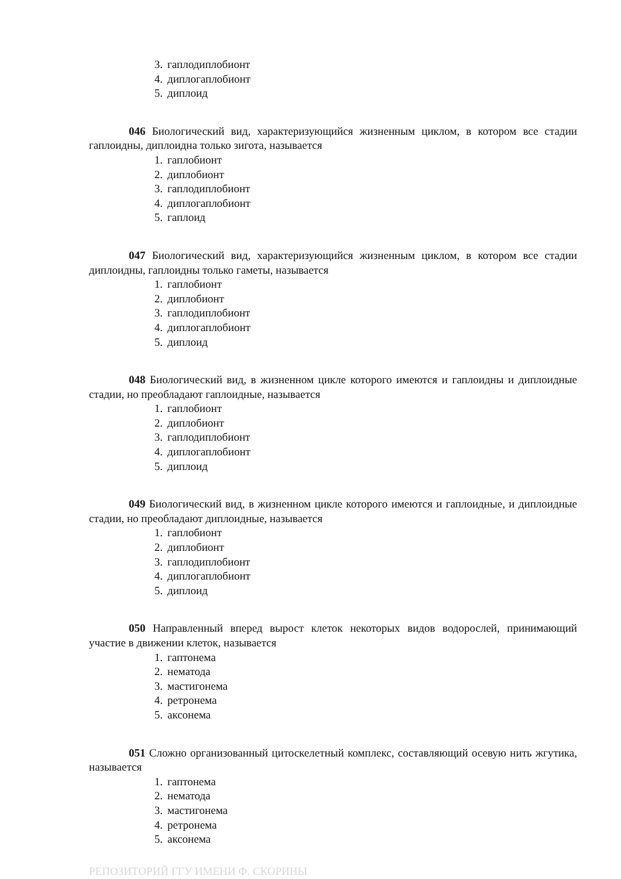3. гаплодиплобионт
4. диплогаплобионт
5. диплоид
046 Биологический вид, характеризующийся жизненным циклом, в котором все стадии гаплоидны, диплоидна только зигота, называется
1. гаплобионт
2. диплобионт
3. гаплодиплобионт
4. диплогаплобионт
5. гаплоид
047 Биологический вид, характеризующийся жизненным циклом, в котором все стадии диплоидны, гаплоидны только гаметы, называется
1. гаплобионт
2. диплобионт
3. гаплодиплобионт
4. диплогаплобионт
5. диплоид
048 Биологический вид, в жизненном цикле которого имеются и гаплоидны и диплоидные стадии, но преобладают гаплоидные, называется
1. гаплобионт
2. диплобионт
3. гаплодиплобионт
4. диплогаплобионт
5. диплоид
049 Биологический вид, в жизненном цикле которого имеются и гаплоидные, и диплоидные стадии, но преобладают диплоидные, называется
1. гаплобионт
2. диплобионт
3. гаплодиплобионт
4. диплогаплобионт
5. диплоид
050 Направленный вперед вырост клеток некоторых видов водорослей, принимающий участие в движении клеток, называется
1. гаптонема
2. нематода
3. мастигонема
4. ретронема
5. аксонема
051 Сложно организованный цитоскелетный комплекс, составляющий осевую нить жгутика, называется
1. гаптонема
2. нематода
3. мастигонема
4. ретронема
5. аксонема
РЕПОЗИТОРИЙ ГГУ ИМЕНИ Ф. СКОРИНЫ